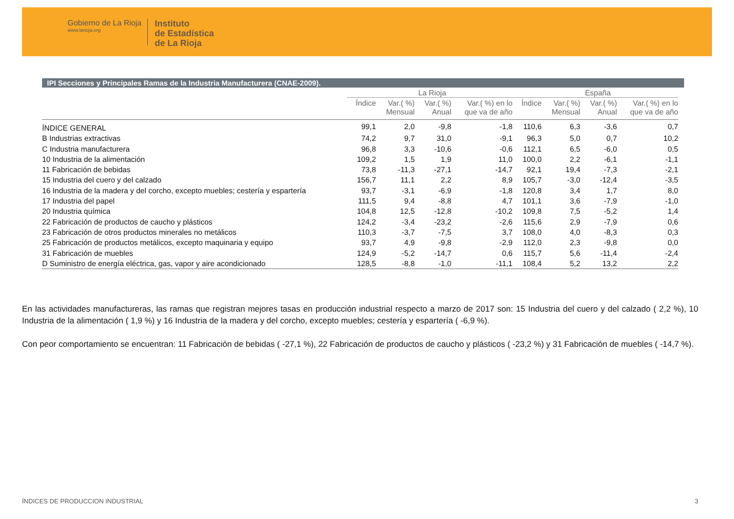Gobierno de La Rioja
www.larioja.org
Instituto
de Estadística
de La Rioja
IPI Secciones y Principales Ramas de la Industria Manufacturera (CNAE-2009).
| | La Rioja | | | | España | | | |
| --- | --- | --- | --- | --- | --- | --- | --- | --- |
| | Índice | Var.( %) Mensual | Var.( %) Anual | Var.( %) en lo que va de año | Índice | Var.( %) Mensual | Var.( %) Anual | Var.( %) en lo que va de año |
| ÍNDICE GENERAL | 99,1 | 2,0 | -9,8 | -1,8 | 110,6 | 6,3 | -3,6 | 0,7 |
| B Industrias extractivas | 74,2 | 9,7 | 31,0 | -9,1 | 96,3 | 5,0 | 0,7 | 10,2 |
| C Industria manufacturera | 96,8 | 3,3 | -10,6 | -0,6 | 112,1 | 6,5 | -6,0 | 0,5 |
| 10 Industria de la alimentación | 109,2 | 1,5 | 1,9 | 11,0 | 100,0 | 2,2 | -6,1 | -1,1 |
| 11 Fabricación de bebidas | 73,8 | -11,3 | -27,1 | -14,7 | 92,1 | 19,4 | -7,3 | -2,1 |
| 15 Industria del cuero y del calzado | 156,7 | 11,1 | 2,2 | 8,9 | 105,7 | -3,0 | -12,4 | -3,5 |
| 16 Industria de la madera y del corcho, excepto muebles; cestería y espartería | 93,7 | -3,1 | -6,9 | -1,8 | 120,8 | 3,4 | 1,7 | 8,0 |
| 17 Industria del papel | 111,5 | 9,4 | -8,8 | 4,7 | 101,1 | 3,6 | -7,9 | -1,0 |
| 20 Industria química | 104,8 | 12,5 | -12,8 | -10,2 | 109,8 | 7,5 | -5,2 | 1,4 |
| 22 Fabricación de productos de caucho y plásticos | 124,2 | -3,4 | -23,2 | -2,6 | 115,6 | 2,9 | -7,9 | 0,6 |
| 23 Fabricación de otros productos minerales no metálicos | 110,3 | -3,7 | -7,5 | 3,7 | 108,0 | 4,0 | -8,3 | 0,3 |
| 25 Fabricación de productos metálicos, excepto maquinaria y equipo | 93,7 | 4,9 | -9,8 | -2,9 | 112,0 | 2,3 | -9,8 | 0,0 |
| 31 Fabricación de muebles | 124,9 | -5,2 | -14,7 | 0,6 | 115,7 | 5,6 | -11,4 | -2,4 |
| D Suministro de energía eléctrica, gas, vapor y aire acondicionado | 128,5 | -8,8 | -1,0 | -11,1 | 108,4 | 5,2 | 13,2 | 2,2 |
En las actividades manufactureras, las ramas que registran mejores tasas en producción industrial respecto a marzo de 2017 son: 15 Industria del cuero y del calzado ( 2,2 %), 10 Industria de la alimentación ( 1,9 %) y 16 Industria de la madera y del corcho, excepto muebles; cestería y espartería ( -6,9 %).
Con peor comportamiento se encuentran: 11 Fabricación de bebidas ( -27,1 %), 22 Fabricación de productos de caucho y plásticos ( -23,2 %) y 31 Fabricación de muebles ( -14,7 %).
ÍNDICES DE PRODUCCION INDUSTRIAL 3